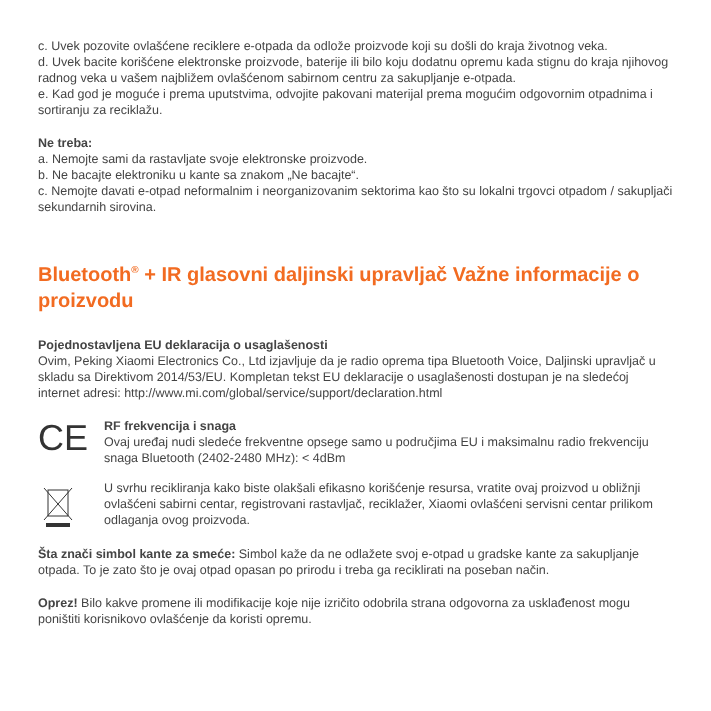c. Uvek pozovite ovlašćene reciklere e-otpada da odlože proizvode koji su došli do kraja životnog veka.
d. Uvek bacite korišćene elektronske proizvode, baterije ili bilo koju dodatnu opremu kada stignu do kraja njihovog radnog veka u vašem najbližem ovlašćenom sabirnom centru za sakupljanje e-otpada.
e. Kad god je moguće i prema uputstvima, odvojite pakovani materijal prema mogućim odgovornim otpadnima i sortiranju za reciklažu.
Ne treba:
a. Nemojte sami da rastavljate svoje elektronske proizvode.
b. Ne bacajte elektroniku u kante sa znakom „Ne bacajte“.
c. Nemojte davati e-otpad neformalnim i neorganizovanim sektorima kao što su lokalni trgovci otpadom / sakupljači sekundarnih sirovina.
Bluetooth<sup>®</sup> + IR glasovni daljinski upravljač Važne informacije o proizvodu
Pojednostavljena EU deklaracija o usaglašenosti
Ovim, Peking Xiaomi Electronics Co., Ltd izjavljuje da je radio oprema tipa Bluetooth Voice, Daljinski upravljač u skladu sa Direktivom 2014/53/EU. Kompletan tekst EU deklaracije o usaglašenosti dostupan je na sledećoj internet adresi: http://www.mi.com/global/service/support/declaration.html
CE
RF frekvencija i snaga
Ovaj uređaj nudi sledeće frekventne opsege samo u područjima EU i maksimalnu radio frekvenciju snaga Bluetooth (2402-2480 MHz): < 4dBm
U svrhu recikliranja kako biste olakšali efikasno korišćenje resursa, vratite ovaj proizvod u obližnji ovlašćeni sabirni centar, registrovani rastavljač, reciklažer, Xiaomi ovlašćeni servisni centar prilikom odlaganja ovog proizvoda.
Šta znači simbol kante za smeće: Simbol kaže da ne odlažete svoj e-otpad u gradske kante za sakupljanje otpada. To je zato što je ovaj otpad opasan po prirodu i treba ga reciklirati na poseban način.
Oprez! Bilo kakve promene ili modifikacije koje nije izričito odobrila strana odgovorna za usklađenost mogu poništiti korisnikovo ovlašćenje da koristi opremu.